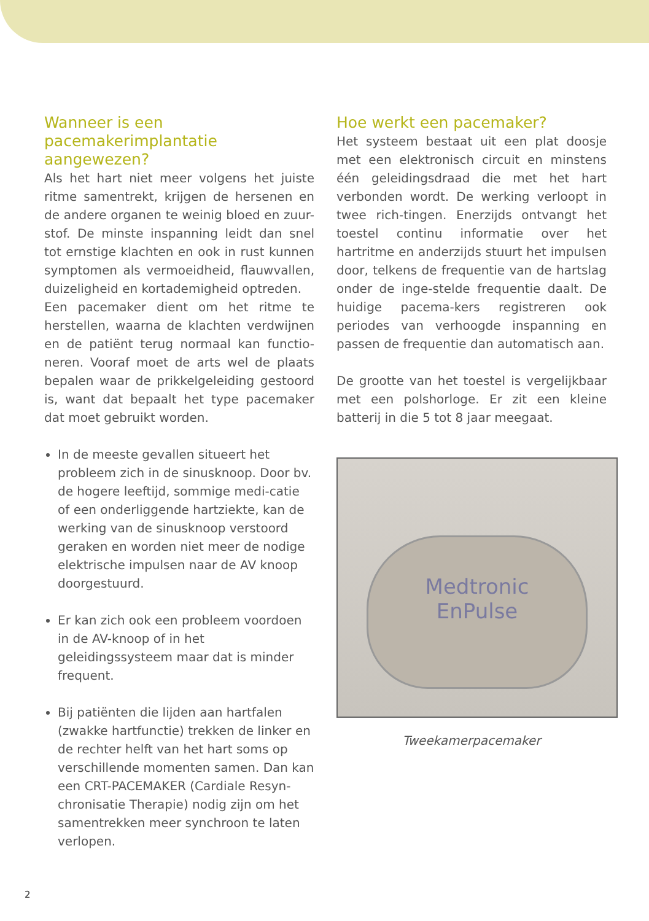Wanneer is een pacemakerimplantatie aangewezen?
Als het hart niet meer volgens het juiste ritme samentrekt, krijgen de hersenen en de andere organen te weinig bloed en zuur-stof. De minste inspanning leidt dan snel tot ernstige klachten en ook in rust kunnen symptomen als vermoeidheid, flauwvallen, duizeligheid en kortademigheid optreden.
Een pacemaker dient om het ritme te herstellen, waarna de klachten verdwijnen en de patiënt terug normaal kan functio-neren. Vooraf moet de arts wel de plaats bepalen waar de prikkelgeleiding gestoord is, want dat bepaalt het type pacemaker dat moet gebruikt worden.
In de meeste gevallen situeert het probleem zich in de sinusknoop. Door bv. de hogere leeftijd, sommige medi-catie of een onderliggende hartziekte, kan de werking van de sinusknoop verstoord geraken en worden niet meer de nodige elektrische impulsen naar de AV knoop doorgestuurd.
Er kan zich ook een probleem voordoen in de AV-knoop of in het geleidingssysteem maar dat is minder frequent.
Bij patiënten die lijden aan hartfalen (zwakke hartfunctie) trekken de linker en de rechter helft van het hart soms op verschillende momenten samen. Dan kan een CRT-PACEMAKER (Cardiale Resyn-chronisatie Therapie) nodig zijn om het samentrekken meer synchroon te laten verlopen.
Hoe werkt een pacemaker?
Het systeem bestaat uit een plat doosje met een elektronisch circuit en minstens één geleidingsdraad die met het hart verbonden wordt. De werking verloopt in twee rich-tingen. Enerzijds ontvangt het toestel continu informatie over het hartritme en anderzijds stuurt het impulsen door, telkens de frequentie van de hartslag onder de inge-stelde frequentie daalt. De huidige pacema-kers registreren ook periodes van verhoogde inspanning en passen de frequentie dan automatisch aan.
De grootte van het toestel is vergelijkbaar met een polshorloge. Er zit een kleine batterij in die 5 tot 8 jaar meegaat.
Medtronic
EnPulse
Tweekamerpacemaker
2